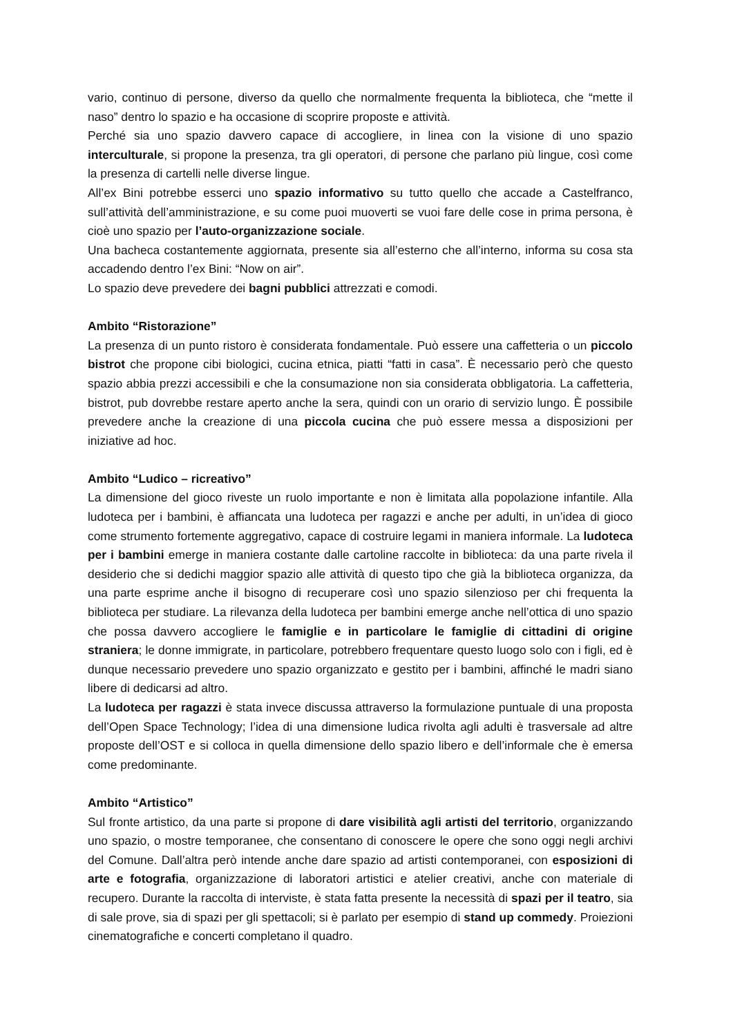vario, continuo di persone, diverso da quello che normalmente frequenta la biblioteca, che “mette il naso” dentro lo spazio e ha occasione di scoprire proposte e attività.
Perché sia uno spazio davvero capace di accogliere, in linea con la visione di uno spazio interculturale, si propone la presenza, tra gli operatori, di persone che parlano più lingue, così come la presenza di cartelli nelle diverse lingue.
All’ex Bini potrebbe esserci uno spazio informativo su tutto quello che accade a Castelfranco, sull’attività dell’amministrazione, e su come puoi muoverti se vuoi fare delle cose in prima persona, è cioè uno spazio per l’auto-organizzazione sociale.
Una bacheca costantemente aggiornata, presente sia all’esterno che all’interno, informa su cosa sta accadendo dentro l’ex Bini: “Now on air”.
Lo spazio deve prevedere dei bagni pubblici attrezzati e comodi.
Ambito “Ristorazione”
La presenza di un punto ristoro è considerata fondamentale. Può essere una caffetteria o un piccolo bistrot che propone cibi biologici, cucina etnica, piatti “fatti in casa”. È necessario però che questo spazio abbia prezzi accessibili e che la consumazione non sia considerata obbligatoria. La caffetteria, bistrot, pub dovrebbe restare aperto anche la sera, quindi con un orario di servizio lungo. È possibile prevedere anche la creazione di una piccola cucina che può essere messa a disposizioni per iniziative ad hoc.
Ambito “Ludico – ricreativo”
La dimensione del gioco riveste un ruolo importante e non è limitata alla popolazione infantile. Alla ludoteca per i bambini, è affiancata una ludoteca per ragazzi e anche per adulti, in un’idea di gioco come strumento fortemente aggregativo, capace di costruire legami in maniera informale. La ludoteca per i bambini emerge in maniera costante dalle cartoline raccolte in biblioteca: da una parte rivela il desiderio che si dedichi maggior spazio alle attività di questo tipo che già la biblioteca organizza, da una parte esprime anche il bisogno di recuperare così uno spazio silenzioso per chi frequenta la biblioteca per studiare. La rilevanza della ludoteca per bambini emerge anche nell’ottica di uno spazio che possa davvero accogliere le famiglie e in particolare le famiglie di cittadini di origine straniera; le donne immigrate, in particolare, potrebbero frequentare questo luogo solo con i figli, ed è dunque necessario prevedere uno spazio organizzato e gestito per i bambini, affinché le madri siano libere di dedicarsi ad altro.
La ludoteca per ragazzi è stata invece discussa attraverso la formulazione puntuale di una proposta dell’Open Space Technology; l’idea di una dimensione ludica rivolta agli adulti è trasversale ad altre proposte dell’OST e si colloca in quella dimensione dello spazio libero e dell’informale che è emersa come predominante.
Ambito “Artistico”
Sul fronte artistico, da una parte si propone di dare visibilità agli artisti del territorio, organizzando uno spazio, o mostre temporanee, che consentano di conoscere le opere che sono oggi negli archivi del Comune. Dall’altra però intende anche dare spazio ad artisti contemporanei, con esposizioni di arte e fotografia, organizzazione di laboratori artistici e atelier creativi, anche con materiale di recupero. Durante la raccolta di interviste, è stata fatta presente la necessità di spazi per il teatro, sia di sale prove, sia di spazi per gli spettacoli; si è parlato per esempio di stand up commedy. Proiezioni cinematografiche e concerti completano il quadro.